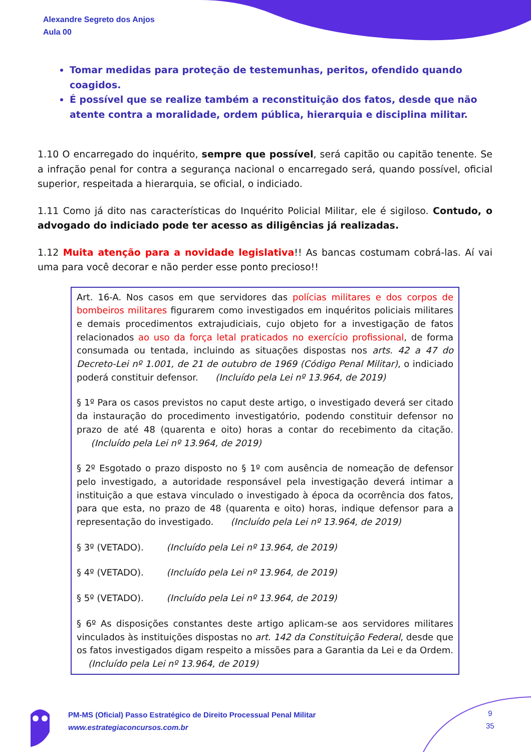Alexandre Segreto dos Anjos
Aula 00
Tomar medidas para proteção de testemunhas, peritos, ofendido quando coagidos.
É possível que se realize também a reconstituição dos fatos, desde que não atente contra a moralidade, ordem pública, hierarquia e disciplina militar.
1.10 O encarregado do inquérito, sempre que possível, será capitão ou capitão tenente. Se a infração penal for contra a segurança nacional o encarregado será, quando possível, oficial superior, respeitada a hierarquia, se oficial, o indiciado.
1.11 Como já dito nas características do Inquérito Policial Militar, ele é sigiloso. Contudo, o advogado do indiciado pode ter acesso as diligências já realizadas.
1.12 Muita atenção para a novidade legislativa!! As bancas costumam cobrá-las. Aí vai uma para você decorar e não perder esse ponto precioso!!
Art. 16-A. Nos casos em que servidores das polícias militares e dos corpos de bombeiros militares figurarem como investigados em inquéritos policiais militares e demais procedimentos extrajudiciais, cujo objeto for a investigação de fatos relacionados ao uso da força letal praticados no exercício profissional, de forma consumada ou tentada, incluindo as situações dispostas nos arts. 42 a 47 do Decreto-Lei nº 1.001, de 21 de outubro de 1969 (Código Penal Militar), o indiciado poderá constituir defensor. (Incluído pela Lei nº 13.964, de 2019)
§ 1º Para os casos previstos no caput deste artigo, o investigado deverá ser citado da instauração do procedimento investigatório, podendo constituir defensor no prazo de até 48 (quarenta e oito) horas a contar do recebimento da citação. (Incluído pela Lei nº 13.964, de 2019)
§ 2º Esgotado o prazo disposto no § 1º com ausência de nomeação de defensor pelo investigado, a autoridade responsável pela investigação deverá intimar a instituição a que estava vinculado o investigado à época da ocorrência dos fatos, para que esta, no prazo de 48 (quarenta e oito) horas, indique defensor para a representação do investigado. (Incluído pela Lei nº 13.964, de 2019)
§ 3º (VETADO). (Incluído pela Lei nº 13.964, de 2019)
§ 4º (VETADO). (Incluído pela Lei nº 13.964, de 2019)
§ 5º (VETADO). (Incluído pela Lei nº 13.964, de 2019)
§ 6º As disposições constantes deste artigo aplicam-se aos servidores militares vinculados às instituições dispostas no art. 142 da Constituição Federal, desde que os fatos investigados digam respeito a missões para a Garantia da Lei e da Ordem. (Incluído pela Lei nº 13.964, de 2019)
PM-MS (Oficial) Passo Estratégico de Direito Processual Penal Militar
www.estrategiaconcursos.com.br
9
35